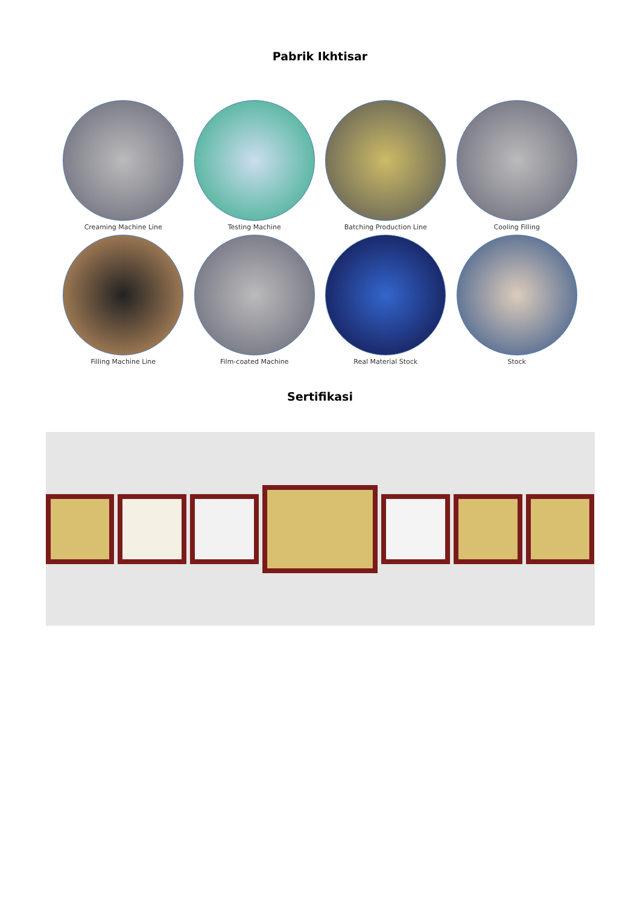Pabrik Ikhtisar
Creaming Machine Line
Testing Machine
Batching Production Line
Cooling Filling
Filling Machine Line
Film-coated Machine
Real Material Stock
Stock
Sertifikasi